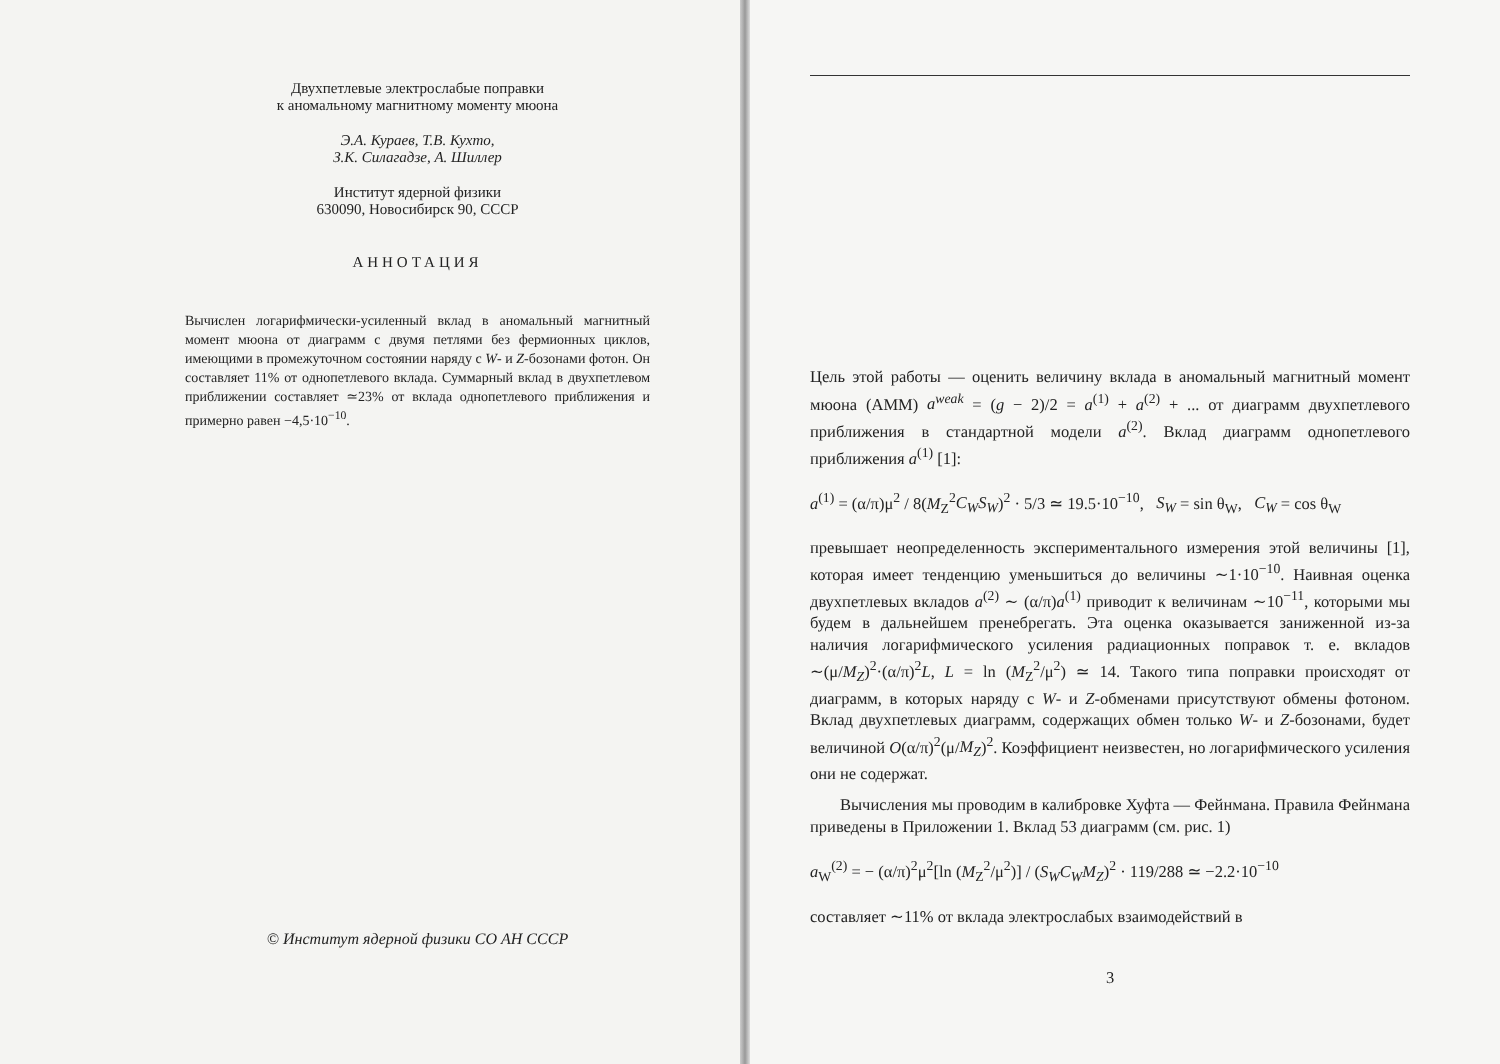Двухпетлевые электрослабые поправки
к аномальному магнитному моменту мюона
Э.А. Кураев, Т.В. Кухто,
З.К. Силагадзе, А. Шиллер
Институт ядерной физики
630090, Новосибирск 90, СССР
АННОТАЦИЯ
Вычислен логарифмически-усиленный вклад в аномальный магнитный момент мюона от диаграмм с двумя петлями без фермионных циклов, имеющими в промежуточном состоянии наряду с W- и Z-бозонами фотон. Он составляет 11% от однопетлевого вклада. Суммарный вклад в двухпетлевом приближении составляет ≃23% от вклада однопетлевого приближения и примерно равен −4,5·10<sup>−10</sup>.
© Институт ядерной физики СО АН СССР
Цель этой работы — оценить величину вклада в аномальный магнитный момент мюона (АММ) a<sup>weak</sup> = (g − 2)/2 = a<sup>(1)</sup> + a<sup>(2)</sup> + ... от диаграмм двухпетлевого приближения в стандартной модели a<sup>(2)</sup>. Вклад диаграмм однопетлевого приближения a<sup>(1)</sup> [1]:
a<sup>(1)</sup> = (α/π)μ<sup>2</sup> / 8(M<sub>Z</sub><sup>2</sup>C<sub>W</sub>S<sub>W</sub>)<sup>2</sup> · 5/3 ≃ 19.5·10<sup>−10</sup>, S<sub>W</sub> = sin θ<sub>W</sub>, C<sub>W</sub> = cos θ<sub>W</sub>
превышает неопределенность экспериментального измерения этой величины [1], которая имеет тенденцию уменьшиться до величины ∼1·10<sup>−10</sup>. Наивная оценка двухпетлевых вкладов a<sup>(2)</sup> ∼ (α/π)a<sup>(1)</sup> приводит к величинам ∼10<sup>−11</sup>, которыми мы будем в дальнейшем пренебрегать. Эта оценка оказывается заниженной из-за наличия логарифмического усиления радиационных поправок т. е. вкладов ∼(μ/M<sub>Z</sub>)<sup>2</sup>·(α/π)<sup>2</sup>L, L = ln (M<sub>Z</sub><sup>2</sup>/μ<sup>2</sup>) ≃ 14. Такого типа поправки происходят от диаграмм, в которых наряду с W- и Z-обменами присутствуют обмены фотоном. Вклад двухпетлевых диаграмм, содержащих обмен только W- и Z-бозонами, будет величиной O(α/π)<sup>2</sup>(μ/M<sub>Z</sub>)<sup>2</sup>. Коэффициент неизвестен, но логарифмического усиления они не содержат.
Вычисления мы проводим в калибровке Хуфта — Фейнмана. Правила Фейнмана приведены в Приложении 1. Вклад 53 диаграмм (см. рис. 1)
a<sub>W</sub><sup>(2)</sup> = − (α/π)<sup>2</sup>μ<sup>2</sup>[ln (M<sub>Z</sub><sup>2</sup>/μ<sup>2</sup>)] / (S<sub>W</sub>C<sub>W</sub>M<sub>Z</sub>)<sup>2</sup> · 119/288 ≃ −2.2·10<sup>−10</sup>
составляет ∼11% от вклада электрослабых взаимодействий в
3